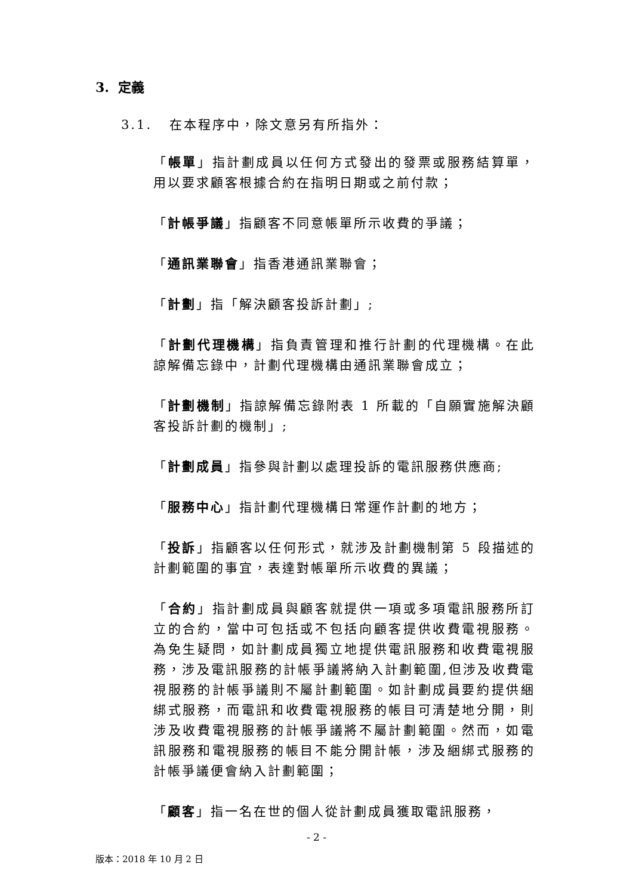3. 定義
3.1. 在本程序中，除文意另有所指外：
「帳單」指計劃成員以任何方式發出的發票或服務結算單，用以要求顧客根據合約在指明日期或之前付款；
「計帳爭議」指顧客不同意帳單所示收費的爭議；
「通訊業聯會」指香港通訊業聯會；
「計劃」指「解決顧客投訴計劃」;
「計劃代理機構」指負責管理和推行計劃的代理機構。在此諒解備忘錄中，計劃代理機構由通訊業聯會成立；
「計劃機制」指諒解備忘錄附表 1 所載的「自願實施解決顧客投訴計劃的機制」;
「計劃成員」指參與計劃以處理投訴的電訊服務供應商;
「服務中心」指計劃代理機構日常運作計劃的地方；
「投訴」指顧客以任何形式，就涉及計劃機制第 5 段描述的計劃範圍的事宜，表達對帳單所示收費的異議；
「合約」指計劃成員與顧客就提供一項或多項電訊服務所訂立的合約，當中可包括或不包括向顧客提供收費電視服務。為免生疑問，如計劃成員獨立地提供電訊服務和收費電視服務，涉及電訊服務的計帳爭議將納入計劃範圍,但涉及收費電視服務的計帳爭議則不屬計劃範圍。如計劃成員要約提供綑綁式服務，而電訊和收費電視服務的帳目可清楚地分開，則涉及收費電視服務的計帳爭議將不屬計劃範圍。然而，如電訊服務和電視服務的帳目不能分開計帳，涉及綑綁式服務的計帳爭議便會納入計劃範圍；
「顧客」指一名在世的個人從計劃成員獲取電訊服務，
- 2 -
版本：2018 年 10 月 2 日